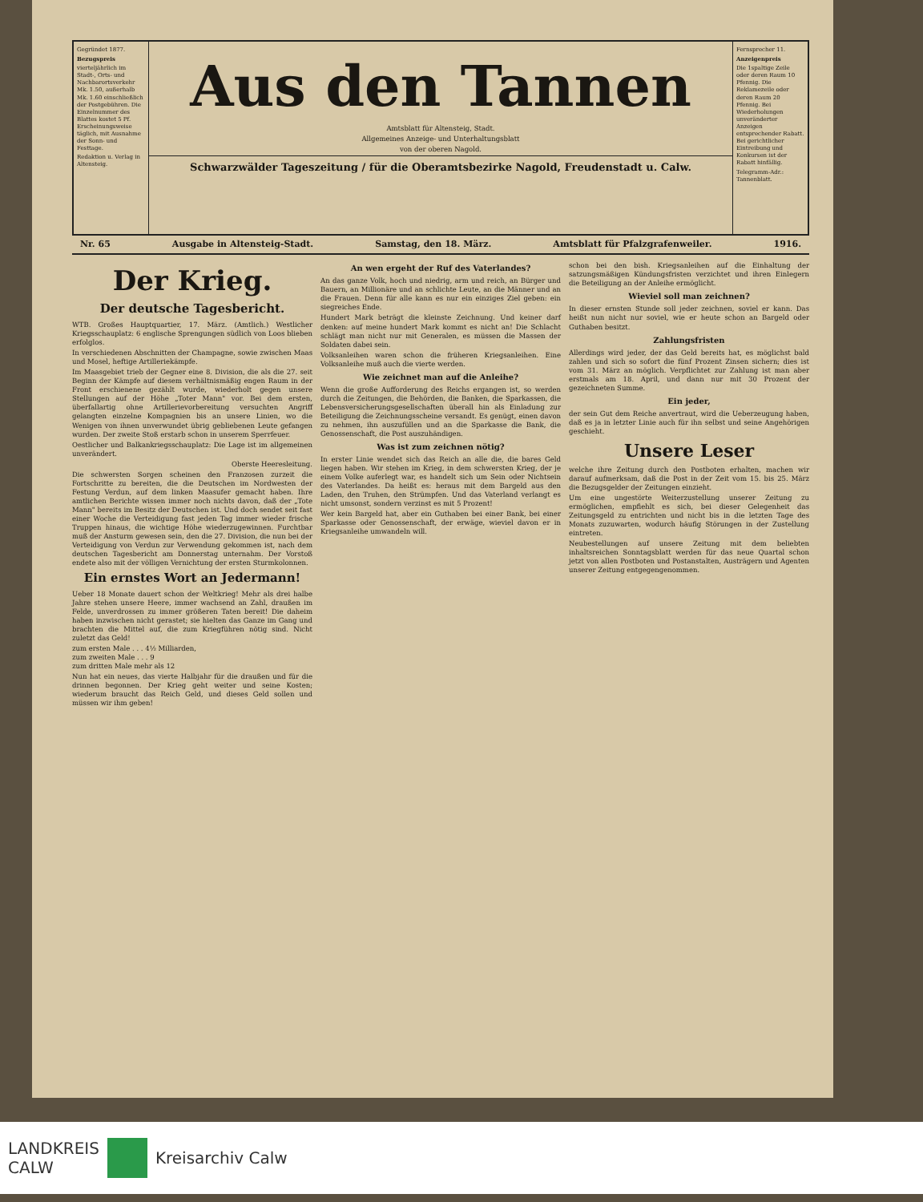Gegründet 1877.
Bezugspreis
vierteljährlich im Stadt-, Orts- und Nachbarortsverkehr Mk. 1.50, außerhalb Mk. 1.60 einschließlich der Postgebühren. Die Einzelnummer des Blattes kostet 5 Pf. Erscheinungsweise täglich, mit Ausnahme der Sonn- und Festtage.
Redaktion u. Verlag in Altensteig.
Aus den Tannen
Amtsblatt für Altensteig, Stadt.
Allgemeines Anzeige- und Unterhaltungsblatt
von der oberen Nagold.
Schwarzwälder Tageszeitung / für die Oberamtsbezirke Nagold, Freudenstadt u. Calw.
Fernsprecher 11.
Anzeigenpreis
Die 1spaltige Zeile oder deren Raum 10 Pfennig. Die Reklamezeile oder deren Raum 20 Pfennig. Bei Wiederholungen unveränderter Anzeigen entsprechender Rabatt. Bei gerichtlicher Eintreibung und Konkursen ist der Rabatt hinfällig.
Telegramm-Adr.: Tannenblatt.
Nr. 65 Ausgabe in Altensteig-Stadt. Samstag, den 18. März. Amtsblatt für Pfalzgrafenweiler. 1916.
Der Krieg.
Der deutsche Tagesbericht.
WTB. Großes Hauptquartier, 17. März. (Amtlich.) Westlicher Kriegsschauplatz: 6 englische Sprengungen südlich von Loos blieben erfolglos.
In verschiedenen Abschnitten der Champagne, sowie zwischen Maas und Mosel, heftige Artilleriekämpfe.
Im Maasgebiet trieb der Gegner eine 8. Division, die als die 27. seit Beginn der Kämpfe auf diesem verhältnismäßig engen Raum in der Front erschienene gezählt wurde, wiederholt gegen unsere Stellungen auf der Höhe „Toter Mann" vor. Bei dem ersten, überfallartig ohne Artillerievorbereitung versuchten Angriff gelangten einzelne Kompagnien bis an unsere Linien, wo die Wenigen von ihnen unverwundet übrig gebliebenen Leute gefangen wurden. Der zweite Stoß erstarb schon in unserem Sperrfeuer.
Oestlicher und Balkankriegsschauplatz: Die Lage ist im allgemeinen unverändert.
Oberste Heeresleitung.
Die schwersten Sorgen scheinen den Franzosen zurzeit die Fortschritte zu bereiten, die die Deutschen im Nordwesten der Festung Verdun, auf dem linken Maasufer gemacht haben. Ihre amtlichen Berichte wissen immer noch nichts davon, daß der „Tote Mann" bereits im Besitz der Deutschen ist. Und doch sendet seit fast einer Woche die Verteidigung fast jeden Tag immer wieder frische Truppen hinaus, die wichtige Höhe wiederzugewinnen. Furchtbar muß der Ansturm gewesen sein, den die 27. Division, die nun bei der Verteidigung von Verdun zur Verwendung gekommen ist, nach dem deutschen Tagesbericht am Donnerstag unternahm. Der Vorstoß endete also mit der völligen Vernichtung der ersten Sturmkolonnen.
Ein ernstes Wort an Jedermann!
Ueber 18 Monate dauert schon der Weltkrieg! Mehr als drei halbe Jahre stehen unsere Heere, immer wachsend an Zahl, draußen im Felde, unverdrossen zu immer größeren Taten bereit! Die daheim haben inzwischen nicht gerastet; sie hielten das Ganze im Gang und brachten die Mittel auf, die zum Kriegführen nötig sind. Nicht zuletzt das Geld!
zum ersten Male . . . 4½ Milliarden,
zum zweiten Male . . . 9
zum dritten Male mehr als 12
Nun hat ein neues, das vierte Halbjahr für die draußen und für die drinnen begonnen. Der Krieg geht weiter und seine Kosten; wiederum braucht das Reich Geld, und dieses Geld sollen und müssen wir ihm geben!
An wen ergeht der Ruf des Vaterlandes?
An das ganze Volk, hoch und niedrig, arm und reich, an Bürger und Bauern, an Millionäre und an schlichte Leute, an die Männer und an die Frauen. Denn für alle kann es nur ein einziges Ziel geben: ein siegreiches Ende.
Hundert Mark beträgt die kleinste Zeichnung. Und keiner darf denken: auf meine hundert Mark kommt es nicht an! Die Schlacht schlägt man nicht nur mit Generalen, es müssen die Massen der Soldaten dabei sein.
Volksanleihen waren schon die früheren Kriegsanleihen. Eine Volksanleihe muß auch die vierte werden.
Wie zeichnet man auf die Anleihe?
Wenn die große Aufforderung des Reichs ergangen ist, so werden durch die Zeitungen, die Behörden, die Banken, die Sparkassen, die Lebensversicherungsgesellschaften überall hin als Einladung zur Beteiligung die Zeichnungsscheine versandt. Es genügt, einen davon zu nehmen, ihn auszufüllen und an die Sparkasse die Bank, die Genossenschaft, die Post auszuhändigen.
Was ist zum zeichnen nötig?
In erster Linie wendet sich das Reich an alle die, die bares Geld liegen haben. Wir stehen im Krieg, in dem schwersten Krieg, der je einem Volke auferlegt war, es handelt sich um Sein oder Nichtsein des Vaterlandes. Da heißt es: heraus mit dem Bargeld aus den Laden, den Truhen, den Strümpfen. Und das Vaterland verlangt es nicht umsonst, sondern verzinst es mit 5 Prozent!
Wer kein Bargeld hat, aber ein Guthaben bei einer Bank, bei einer Sparkasse oder Genossenschaft, der erwäge, wieviel davon er in Kriegsanleihe umwandeln will.
schon bei den bish. Kriegsanleihen auf die Einhaltung der satzungsmäßigen Kündungsfristen verzichtet und ihren Einlegern die Beteiligung an der Anleihe ermöglicht.
Wieviel soll man zeichnen?
In dieser ernsten Stunde soll jeder zeichnen, soviel er kann. Das heißt nun nicht nur soviel, wie er heute schon an Bargeld oder Guthaben besitzt.
Zahlungsfristen
Allerdings wird jeder, der das Geld bereits hat, es möglichst bald zahlen und sich so sofort die fünf Prozent Zinsen sichern; dies ist vom 31. März an möglich. Verpflichtet zur Zahlung ist man aber erstmals am 18. April, und dann nur mit 30 Prozent der gezeichneten Summe.
Ein jeder,
der sein Gut dem Reiche anvertraut, wird die Ueberzeugung haben, daß es ja in letzter Linie auch für ihn selbst und seine Angehörigen geschieht.
Unsere Leser
welche ihre Zeitung durch den Postboten erhalten, machen wir darauf aufmerksam, daß die Post in der Zeit vom 15. bis 25. März die Bezugsgelder der Zeitungen einzieht.
Um eine ungestörte Weiterzustellung unserer Zeitung zu ermöglichen, empfiehlt es sich, bei dieser Gelegenheit das Zeitungsgeld zu entrichten und nicht bis in die letzten Tage des Monats zuzuwarten, wodurch häufig Störungen in der Zustellung eintreten.
Neubestellungen auf unsere Zeitung mit dem beliebten inhaltsreichen Sonntagsblatt werden für das neue Quartal schon jetzt von allen Postboten und Postanstalten, Austrägern und Agenten unserer Zeitung entgegengenommen.
LANDKREIS
CALW
Kreisarchiv Calw